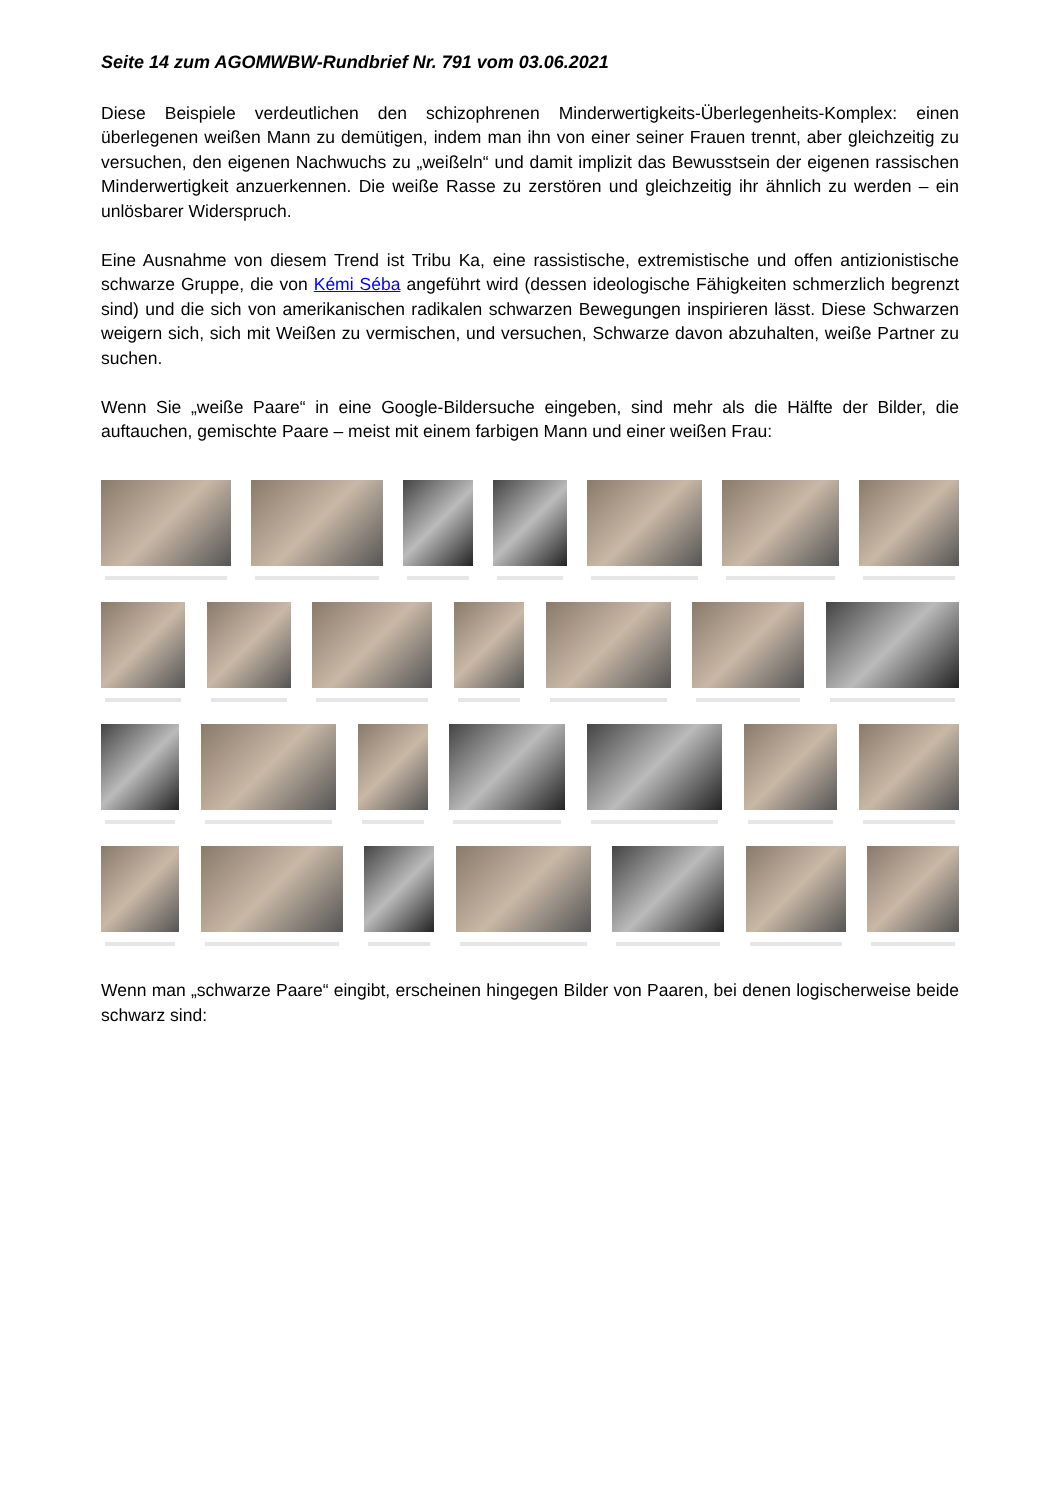Seite 14 zum AGOMWBW-Rundbrief Nr. 791 vom 03.06.2021
Diese Beispiele verdeutlichen den schizophrenen Minderwertigkeits-Überlegenheits-Komplex: einen überlegenen weißen Mann zu demütigen, indem man ihn von einer seiner Frauen trennt, aber gleichzeitig zu versuchen, den eigenen Nachwuchs zu „weißeln“ und damit implizit das Bewusstsein der eigenen rassischen Minderwertigkeit anzuerkennen. Die weiße Rasse zu zerstören und gleichzeitig ihr ähnlich zu werden – ein unlösbarer Widerspruch.
Eine Ausnahme von diesem Trend ist Tribu Ka, eine rassistische, extremistische und offen antizionistische schwarze Gruppe, die von Kémi Séba angeführt wird (dessen ideologische Fähigkeiten schmerzlich begrenzt sind) und die sich von amerikanischen radikalen schwarzen Bewegungen inspirieren lässt. Diese Schwarzen weigern sich, sich mit Weißen zu vermischen, und versuchen, Schwarze davon abzuhalten, weiße Partner zu suchen.
Wenn Sie „weiße Paare“ in eine Google-Bildersuche eingeben, sind mehr als die Hälfte der Bilder, die auftauchen, gemischte Paare – meist mit einem farbigen Mann und einer weißen Frau:
Wenn man „schwarze Paare“ eingibt, erscheinen hingegen Bilder von Paaren, bei denen logischerweise beide schwarz sind: